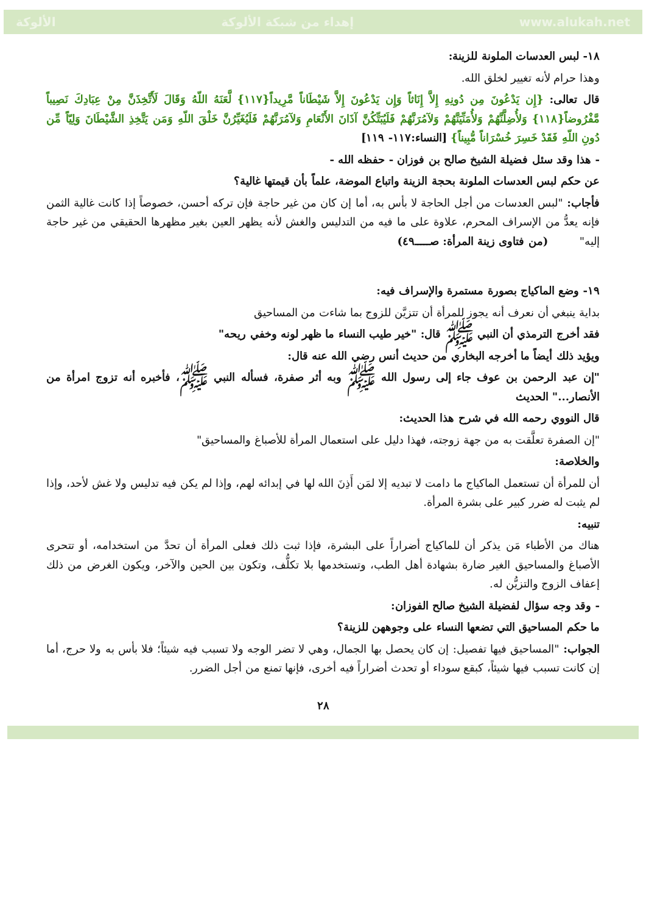الألوكة إهداء من شبكة الألوكة www.alukah.net
١٨- لبس العدسات الملونة للزينة:
وهذا حرام لأنه تغيير لخلق الله.
قال تعالى: {إِن يَدْعُونَ مِن دُونِهِ إِلاَّ إِنَاثاً وَإِن يَدْعُونَ إِلاَّ شَيْطَاناً مَّرِيداً{١١٧} لَّعَنَهُ اللّهُ وَقَالَ لَأَتَّخِذَنَّ مِنْ عِبَادِكَ نَصِيباً مَّفْرُوضاً{١١٨} وَلأُضِلَّنَّهُمْ وَلأُمَنِّيَنَّهُمْ وَلآمُرَنَّهُمْ فَلَيُبَتِّكُنَّ آذَانَ الأَنْعَامِ وَلآمُرَنَّهُمْ فَلَيُغَيِّرُنَّ خَلْقَ اللّهِ وَمَن يَتَّخِذِ الشَّيْطَانَ وَلِيّاً مِّن دُونِ اللّهِ فَقَدْ خَسِرَ خُسْرَاناً مُّبِيناً} [النساء:١١٧- ١١٩]
- هذا وقد سئل فضيلة الشيخ صالح بن فوزان - حفظه الله -
عن حكم لبس العدسات الملونة بحجة الزينة واتباع الموضة، علماً بأن قيمتها غالية؟
فأجاب: "لبس العدسات من أجل الحاجة لا بأس به، أما إن كان من غير حاجة فإن تركه أحسن، خصوصاً إذا كانت غالية الثمن فإنه يعدُّ من الإسراف المحرم، علاوة على ما فيه من التدليس والغش لأنه يظهر العين بغير مظهرها الحقيقي من غير حاجة إليه" (من فتاوى زينة المرأة: صـــــ٤٩)
١٩- وضع الماكياج بصورة مستمرة والإسراف فيه:
بداية ينبغي أن نعرف أنه يجوز للمرأة أن تتزيَّن للزوج بما شاءت من المساحيق
فقد أخرج الترمذي أن النبي ﷺ قال: "خير طيب النساء ما ظهر لونه وخفي ريحه"
ويؤيد ذلك أيضاً ما أخرجه البخاري من حديث أنس رضي الله عنه قال:
"إن عبد الرحمن بن عوف جاء إلى رسول الله ﷺ وبه أثر صفرة، فسأله النبي ﷺ، فأخبره أنه تزوج امرأة من الأنصار..." الحديث
قال النووي رحمه الله في شرح هذا الحديث:
"إن الصفرة تعلَّقت به من جهة زوجته، فهذا دليل على استعمال المرأة للأصباغ والمساحيق"
والخلاصة:
أن للمرأة أن تستعمل الماكياج ما دامت لا تبديه إلا لمَن أَذِنَ الله لها في إبدائه لهم، وإذا لم يكن فيه تدليس ولا غش لأحد، وإذا لم يثبت له ضرر كبير على بشرة المرأة.
تنبيه:
هناك من الأطباء مَن يذكر أن للماكياج أضراراً على البشرة، فإذا ثبت ذلك فعلى المرأة أن تحدَّ من استخدامه، أو تتحرى الأصباغ والمساحيق الغير ضارة بشهادة أهل الطب، وتستخدمها بلا تكلُّف، وتكون بين الحين والآخر، ويكون الغرض من ذلك إعفاف الزوج والتزيُّن له.
- وقد وجه سؤال لفضيلة الشيخ صالح الفوزان:
ما حكم المساحيق التي تضعها النساء على وجوههن للزينة؟
الجواب: "المساحيق فيها تفصيل: إن كان يحصل بها الجمال، وهي لا تضر الوجه ولا تسبب فيه شيئاً؛ فلا بأس به ولا حرج، أما إن كانت تسبب فيها شيئاً، كبقع سوداء أو تحدث أضراراً فيه أخرى، فإنها تمنع من أجل الضرر.
٢٨